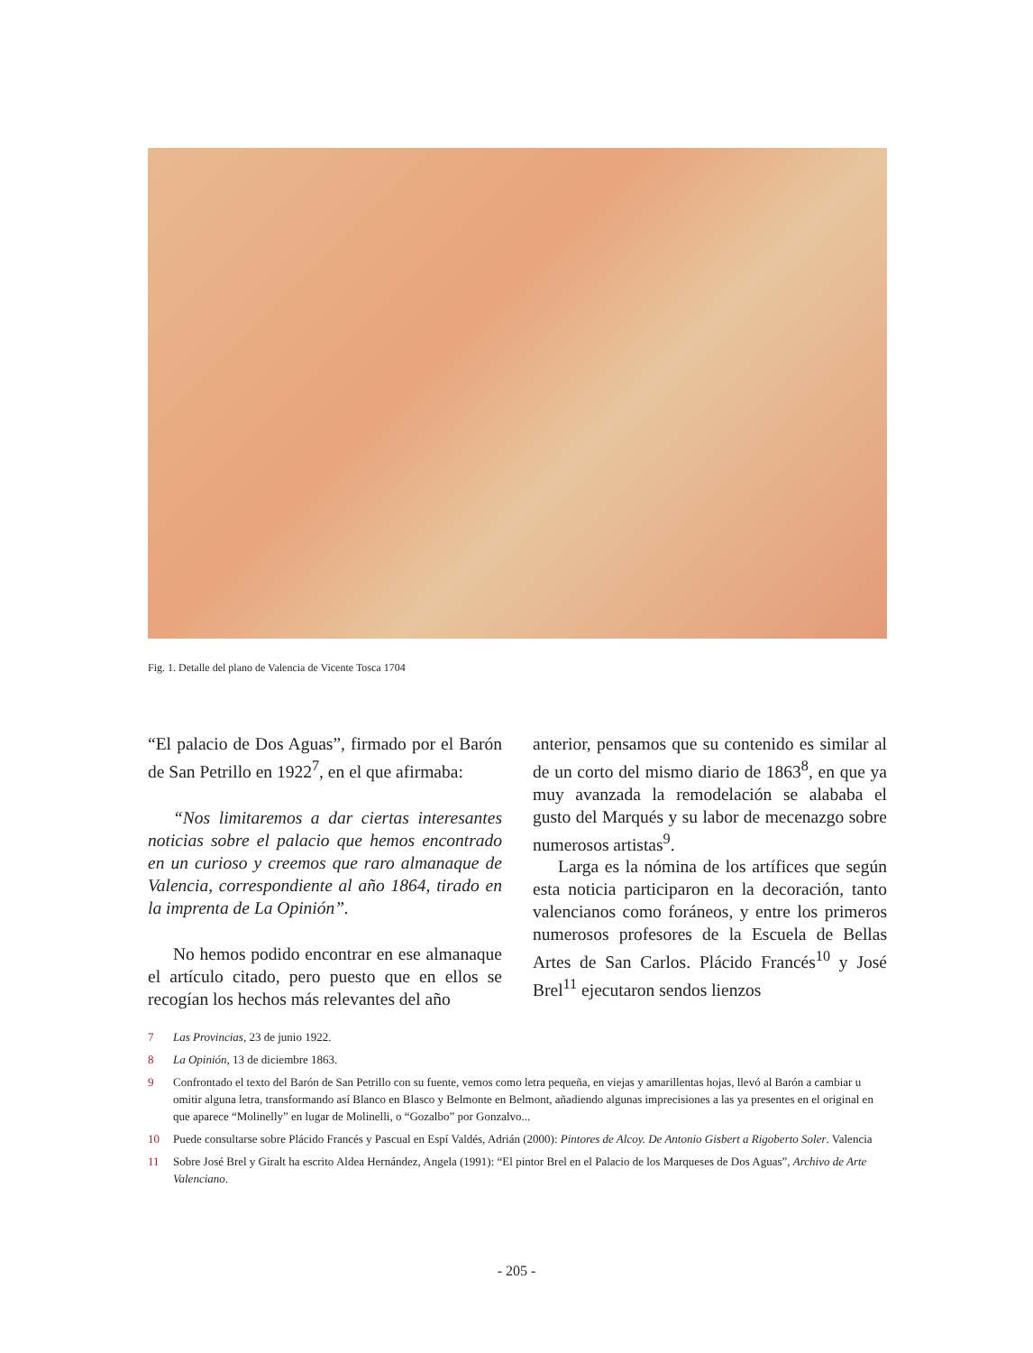Fig. 1. Detalle del plano de Valencia de Vicente Tosca 1704
“El palacio de Dos Aguas”, firmado por el Barón de San Petrillo en 1922<sup>7</sup>, en el que afirmaba:
“Nos limitaremos a dar ciertas interesantes noticias sobre el palacio que hemos encontrado en un curioso y creemos que raro almanaque de Valencia, correspondiente al año 1864, tirado en la imprenta de La Opinión”.
No hemos podido encontrar en ese almanaque el artículo citado, pero puesto que en ellos se recogían los hechos más relevantes del año
anterior, pensamos que su contenido es similar al de un corto del mismo diario de 1863<sup>8</sup>, en que ya muy avanzada la remodelación se alababa el gusto del Marqués y su labor de mecenazgo sobre numerosos artistas<sup>9</sup>.
Larga es la nómina de los artífices que según esta noticia participaron en la decoración, tanto valencianos como foráneos, y entre los primeros numerosos profesores de la Escuela de Bellas Artes de San Carlos. Plácido Francés<sup>10</sup> y José Brel<sup>11</sup> ejecutaron sendos lienzos
7 Las Provincias, 23 de junio 1922.
8 La Opinión, 13 de diciembre 1863.
9 Confrontado el texto del Barón de San Petrillo con su fuente, vemos como letra pequeña, en viejas y amarillentas hojas, llevó al Barón a cambiar u omitir alguna letra, transformando así Blanco en Blasco y Belmonte en Belmont, añadiendo algunas imprecisiones a las ya presentes en el original en que aparece “Molinelly” en lugar de Molinelli, o “Gozalbo” por Gonzalvo...
10 Puede consultarse sobre Plácido Francés y Pascual en Espí Valdés, Adrián (2000): Pintores de Alcoy. De Antonio Gisbert a Rigoberto Soler. Valencia
11 Sobre José Brel y Giralt ha escrito Aldea Hernández, Angela (1991): “El pintor Brel en el Palacio de los Marqueses de Dos Aguas”, Archivo de Arte Valenciano.
- 205 -